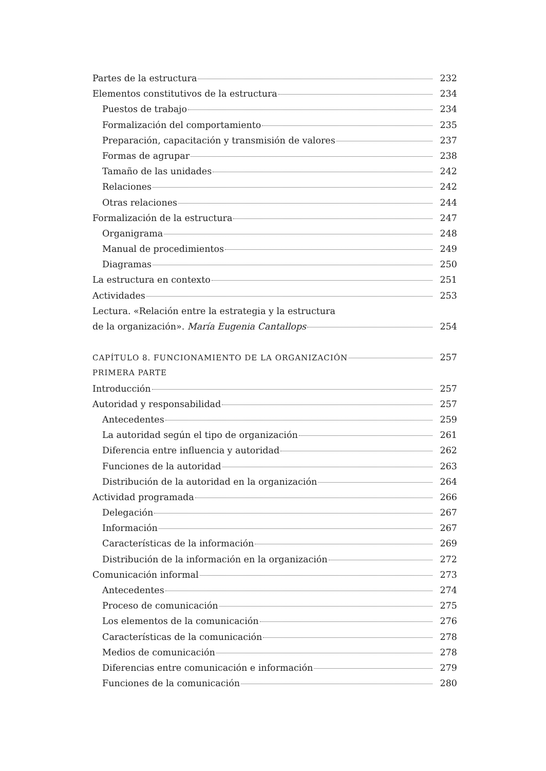Partes de la estructura 232
Elementos constitutivos de la estructura 234
Puestos de trabajo 234
Formalización del comportamiento 235
Preparación, capacitación y transmisión de valores 237
Formas de agrupar 238
Tamaño de las unidades 242
Relaciones 242
Otras relaciones 244
Formalización de la estructura 247
Organigrama 248
Manual de procedimientos 249
Diagramas 250
La estructura en contexto 251
Actividades 253
Lectura. «Relación entre la estrategia y la estructura
de la organización». María Eugenia Cantallops 254
CAPÍTULO 8. FUNCIONAMIENTO DE LA ORGANIZACIÓN 257
PRIMERA PARTE
Introducción 257
Autoridad y responsabilidad 257
Antecedentes 259
La autoridad según el tipo de organización 261
Diferencia entre influencia y autoridad 262
Funciones de la autoridad 263
Distribución de la autoridad en la organización 264
Actividad programada 266
Delegación 267
Información 267
Características de la información 269
Distribución de la información en la organización 272
Comunicación informal 273
Antecedentes 274
Proceso de comunicación 275
Los elementos de la comunicación 276
Características de la comunicación 278
Medios de comunicación 278
Diferencias entre comunicación e información 279
Funciones de la comunicación 280